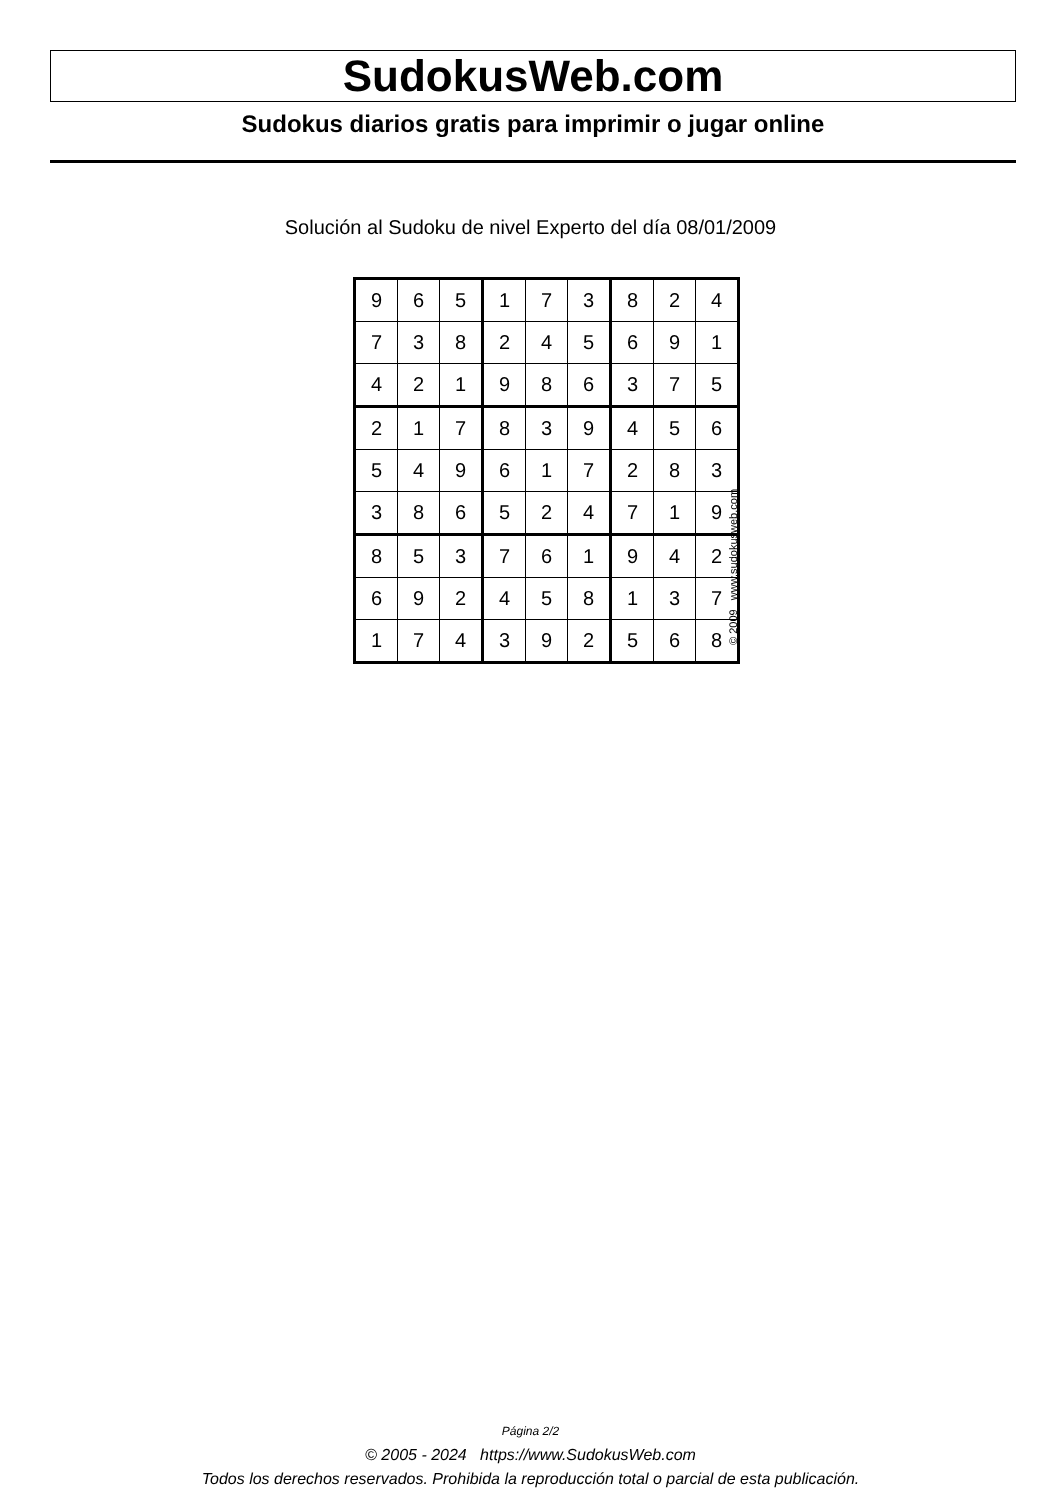SudokusWeb.com
Sudokus diarios gratis para imprimir o jugar online
Solución al Sudoku de nivel Experto del día 08/01/2009
| 9 | 6 | 5 | 1 | 7 | 3 | 8 | 2 | 4 |
| 7 | 3 | 8 | 2 | 4 | 5 | 6 | 9 | 1 |
| 4 | 2 | 1 | 9 | 8 | 6 | 3 | 7 | 5 |
| 2 | 1 | 7 | 8 | 3 | 9 | 4 | 5 | 6 |
| 5 | 4 | 9 | 6 | 1 | 7 | 2 | 8 | 3 |
| 3 | 8 | 6 | 5 | 2 | 4 | 7 | 1 | 9 |
| 8 | 5 | 3 | 7 | 6 | 1 | 9 | 4 | 2 |
| 6 | 9 | 2 | 4 | 5 | 8 | 1 | 3 | 7 |
| 1 | 7 | 4 | 3 | 9 | 2 | 5 | 6 | 8 |
© 2009 www.sudokusweb.com
Página 2/2
© 2005 - 2024 https://www.SudokusWeb.com
Todos los derechos reservados. Prohibida la reproducción total o parcial de esta publicación.